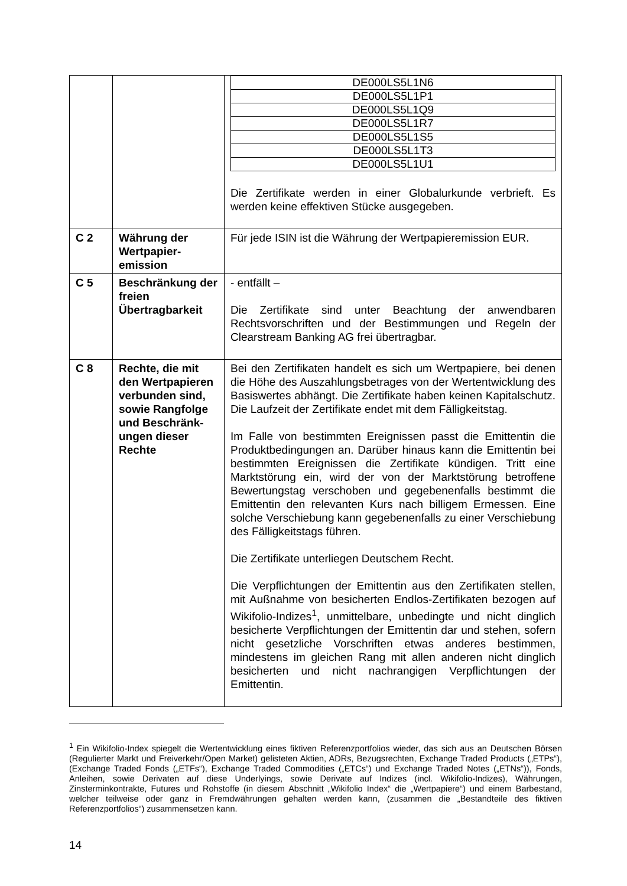| | | / DE000LS5L1N6 / / DE000LS5L1P1 / / DE000LS5L1Q9 / / DE000LS5L1R7 / / DE000LS5L1S5 / / DE000LS5L1T3 / / DE000LS5L1U1 / Die Zertifikate werden in einer Globalurkunde verbrieft. Es werden keine effektiven Stücke ausgegeben. |
| C 2 | Währung der Wertpapier-emission | Für jede ISIN ist die Währung der Wertpapieremission EUR. |
| C 5 | Beschränkung der freien Übertragbarkeit | - entfällt – Die Zertifikate sind unter Beachtung der anwendbaren Rechtsvorschriften und der Bestimmungen und Regeln der Clearstream Banking AG frei übertragbar. |
| C 8 | Rechte, die mit den Wertpapieren verbunden sind, sowie Rangfolge und Beschränk-ungen dieser Rechte | Bei den Zertifikaten handelt es sich um Wertpapiere, bei denen die Höhe des Auszahlungsbetrages von der Wertentwicklung des Basiswertes abhängt. Die Zertifikate haben keinen Kapitalschutz. Die Laufzeit der Zertifikate endet mit dem Fälligkeitstag. Im Falle von bestimmten Ereignissen passt die Emittentin die Produktbedingungen an. Darüber hinaus kann die Emittentin bei bestimmten Ereignissen die Zertifikate kündigen. Tritt eine Marktstörung ein, wird der von der Marktstörung betroffene Bewertungstag verschoben und gegebenenfalls bestimmt die Emittentin den relevanten Kurs nach billigem Ermessen. Eine solche Verschiebung kann gegebenenfalls zu einer Verschiebung des Fälligkeitstags führen. Die Zertifikate unterliegen Deutschem Recht. Die Verpflichtungen der Emittentin aus den Zertifikaten stellen, mit Außnahme von besicherten Endlos-Zertifikaten bezogen auf Wikifolio-Indizes<sup>1</sup>, unmittelbare, unbedingte und nicht dinglich besicherte Verpflichtungen der Emittentin dar und stehen, sofern nicht gesetzliche Vorschriften etwas anderes bestimmen, mindestens im gleichen Rang mit allen anderen nicht dinglich besicherten und nicht nachrangigen Verpflichtungen der Emittentin. |
<sup>1</sup> Ein Wikifolio-Index spiegelt die Wertentwicklung eines fiktiven Referenzportfolios wieder, das sich aus an Deutschen Börsen (Regulierter Markt und Freiverkehr/Open Market) gelisteten Aktien, ADRs, Bezugsrechten, Exchange Traded Products („ETPs“), (Exchange Traded Fonds („ETFs“), Exchange Traded Commodities („ETCs“) und Exchange Traded Notes („ETNs“)), Fonds, Anleihen, sowie Derivaten auf diese Underlyings, sowie Derivate auf Indizes (incl. Wikifolio-Indizes), Währungen, Zinsterminkontrakte, Futures und Rohstoffe (in diesem Abschnitt „Wikifolio Index“ die „Wertpapiere“) und einem Barbestand, welcher teilweise oder ganz in Fremdwährungen gehalten werden kann, (zusammen die „Bestandteile des fiktiven Referenzportfolios“) zusammensetzen kann.
14